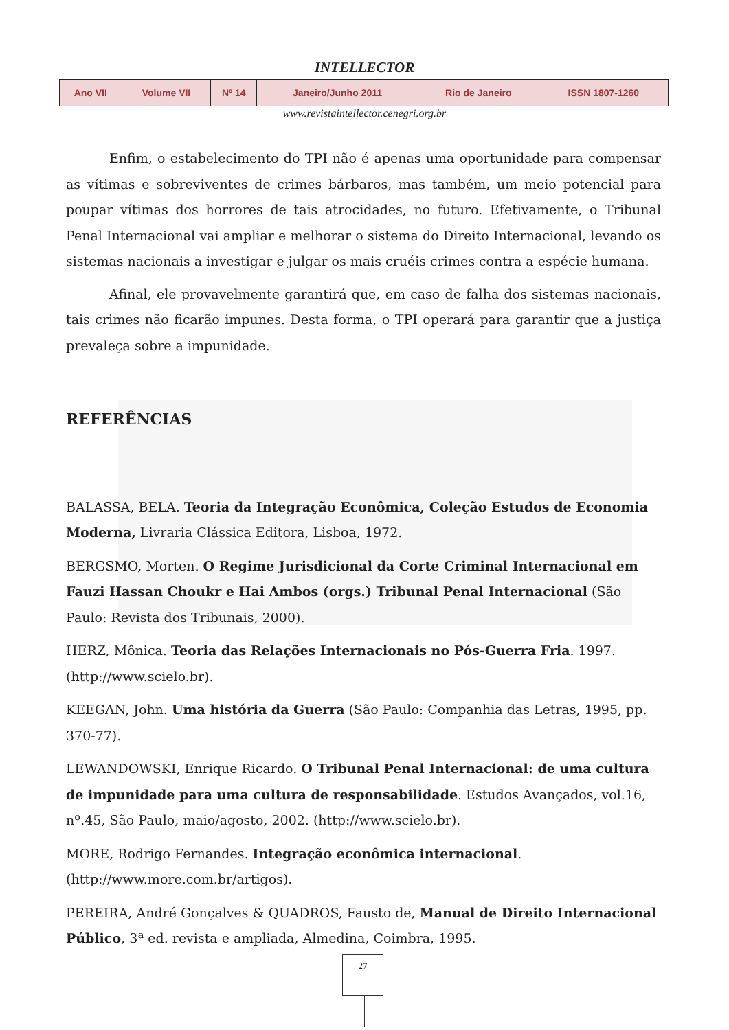INTELLECTOR
| Ano VII | Volume VII | Nº 14 | Janeiro/Junho 2011 | Rio de Janeiro | ISSN 1807-1260 |
www.revistaintellector.cenegri.org.br
Enfim, o estabelecimento do TPI não é apenas uma oportunidade para compensar as vítimas e sobreviventes de crimes bárbaros, mas também, um meio potencial para poupar vítimas dos horrores de tais atrocidades, no futuro. Efetivamente, o Tribunal Penal Internacional vai ampliar e melhorar o sistema do Direito Internacional, levando os sistemas nacionais a investigar e julgar os mais cruéis crimes contra a espécie humana.
Afinal, ele provavelmente garantirá que, em caso de falha dos sistemas nacionais, tais crimes não ficarão impunes. Desta forma, o TPI operará para garantir que a justiça prevaleça sobre a impunidade.
REFERÊNCIAS
BALASSA, BELA. Teoria da Integração Econômica, Coleção Estudos de Economia Moderna, Livraria Clássica Editora, Lisboa, 1972.
BERGSMO, Morten. O Regime Jurisdicional da Corte Criminal Internacional em Fauzi Hassan Choukr e Hai Ambos (orgs.) Tribunal Penal Internacional (São Paulo: Revista dos Tribunais, 2000).
HERZ, Mônica. Teoria das Relações Internacionais no Pós-Guerra Fria. 1997. (http://www.scielo.br).
KEEGAN, John. Uma história da Guerra (São Paulo: Companhia das Letras, 1995, pp. 370-77).
LEWANDOWSKI, Enrique Ricardo. O Tribunal Penal Internacional: de uma cultura de impunidade para uma cultura de responsabilidade. Estudos Avançados, vol.16, nº.45, São Paulo, maio/agosto, 2002. (http://www.scielo.br).
MORE, Rodrigo Fernandes. Integração econômica internacional. (http://www.more.com.br/artigos).
PEREIRA, André Gonçalves & QUADROS, Fausto de, Manual de Direito Internacional Público, 3ª ed. revista e ampliada, Almedina, Coimbra, 1995.
27